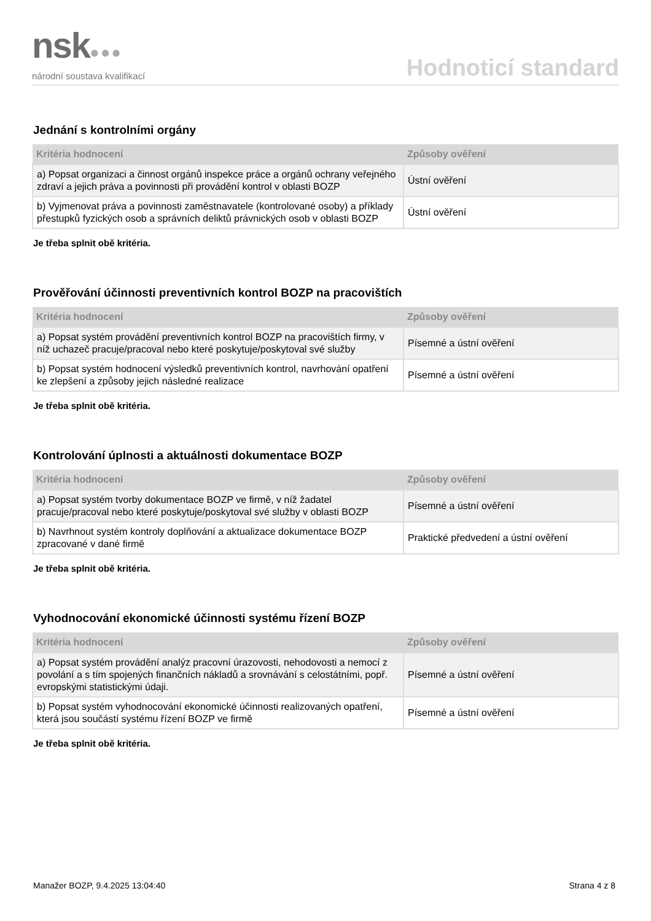nsk●●●
národní soustava kvalifikací
Hodnoticí standard
Jednání s kontrolními orgány
| Kritéria hodnocení | Způsoby ověření |
| --- | --- |
| a) Popsat organizaci a činnost orgánů inspekce práce a orgánů ochrany veřejného zdraví a jejich práva a povinnosti při provádění kontrol v oblasti BOZP | Ústní ověření |
| b) Vyjmenovat práva a povinnosti zaměstnavatele (kontrolované osoby) a příklady přestupků fyzických osob a správních deliktů právnických osob v oblasti BOZP | Ústní ověření |
Je třeba splnit obě kritéria.
Prověřování účinnosti preventivních kontrol BOZP na pracovištích
| Kritéria hodnocení | Způsoby ověření |
| --- | --- |
| a) Popsat systém provádění preventivních kontrol BOZP na pracovištích firmy, v níž uchazeč pracuje/pracoval nebo které poskytuje/poskytoval své služby | Písemné a ústní ověření |
| b) Popsat systém hodnocení výsledků preventivních kontrol, navrhování opatření ke zlepšení a způsoby jejich následné realizace | Písemné a ústní ověření |
Je třeba splnit obě kritéria.
Kontrolování úplnosti a aktuálnosti dokumentace BOZP
| Kritéria hodnocení | Způsoby ověření |
| --- | --- |
| a) Popsat systém tvorby dokumentace BOZP ve firmě, v níž žadatel pracuje/pracoval nebo které poskytuje/poskytoval své služby v oblasti BOZP | Písemné a ústní ověření |
| b) Navrhnout systém kontroly doplňování a aktualizace dokumentace BOZP zpracované v dané firmě | Praktické předvedení a ústní ověření |
Je třeba splnit obě kritéria.
Vyhodnocování ekonomické účinnosti systému řízení BOZP
| Kritéria hodnocení | Způsoby ověření |
| --- | --- |
| a) Popsat systém provádění analýz pracovní úrazovosti, nehodovosti a nemocí z povolání a s tím spojených finančních nákladů a srovnávání s celostátními, popř. evropskými statistickými údaji. | Písemné a ústní ověření |
| b) Popsat systém vyhodnocování ekonomické účinnosti realizovaných opatření, která jsou součástí systému řízení BOZP ve firmě | Písemné a ústní ověření |
Je třeba splnit obě kritéria.
Manažer BOZP, 9.4.2025 13:04:40 Strana 4 z 8